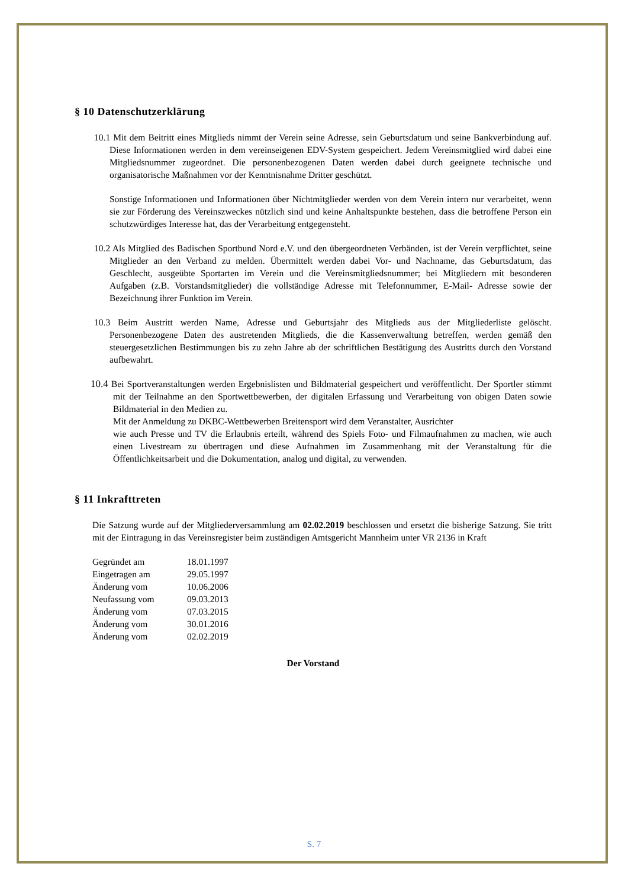§ 10 Datenschutzerklärung
10.1 Mit dem Beitritt eines Mitglieds nimmt der Verein seine Adresse, sein Geburtsdatum und seine Bankverbindung auf. Diese Informationen werden in dem vereinseigenen EDV-System gespeichert. Jedem Vereinsmitglied wird dabei eine Mitgliedsnummer zugeordnet. Die personenbezogenen Daten werden dabei durch geeignete technische und organisatorische Maßnahmen vor der Kenntnisnahme Dritter geschützt.
Sonstige Informationen und Informationen über Nichtmitglieder werden von dem Verein intern nur verarbeitet, wenn sie zur Förderung des Vereinszweckes nützlich sind und keine Anhaltspunkte bestehen, dass die betroffene Person ein schutzwürdiges Interesse hat, das der Verarbeitung entgegensteht.
10.2 Als Mitglied des Badischen Sportbund Nord e.V. und den übergeordneten Verbänden, ist der Verein verpflichtet, seine Mitglieder an den Verband zu melden. Übermittelt werden dabei Vor- und Nachname, das Geburtsdatum, das Geschlecht, ausgeübte Sportarten im Verein und die Vereinsmitgliedsnummer; bei Mitgliedern mit besonderen Aufgaben (z.B. Vorstandsmitglieder) die vollständige Adresse mit Telefonnummer, E-Mail- Adresse sowie der Bezeichnung ihrer Funktion im Verein.
10.3 Beim Austritt werden Name, Adresse und Geburtsjahr des Mitglieds aus der Mitgliederliste gelöscht. Personenbezogene Daten des austretenden Mitglieds, die die Kassenverwaltung betreffen, werden gemäß den steuergesetzlichen Bestimmungen bis zu zehn Jahre ab der schriftlichen Bestätigung des Austritts durch den Vorstand aufbewahrt.
10.4 Bei Sportveranstaltungen werden Ergebnislisten und Bildmaterial gespeichert und veröffentlicht. Der Sportler stimmt mit der Teilnahme an den Sportwettbewerben, der digitalen Erfassung und Verarbeitung von obigen Daten sowie Bildmaterial in den Medien zu.
Mit der Anmeldung zu DKBC-Wettbewerben Breitensport wird dem Veranstalter, Ausrichter
wie auch Presse und TV die Erlaubnis erteilt, während des Spiels Foto- und Filmaufnahmen zu machen, wie auch einen Livestream zu übertragen und diese Aufnahmen im Zusammenhang mit der Veranstaltung für die Öffentlichkeitsarbeit und die Dokumentation, analog und digital, zu verwenden.
§ 11 Inkrafttreten
Die Satzung wurde auf der Mitgliederversammlung am 02.02.2019 beschlossen und ersetzt die bisherige Satzung. Sie tritt mit der Eintragung in das Vereinsregister beim zuständigen Amtsgericht Mannheim unter VR 2136 in Kraft
| Gegründet am | 18.01.1997 |
| Eingetragen am | 29.05.1997 |
| Änderung vom | 10.06.2006 |
| Neufassung vom | 09.03.2013 |
| Änderung vom | 07.03.2015 |
| Änderung vom | 30.01.2016 |
| Änderung vom | 02.02.2019 |
Der Vorstand
S. 7